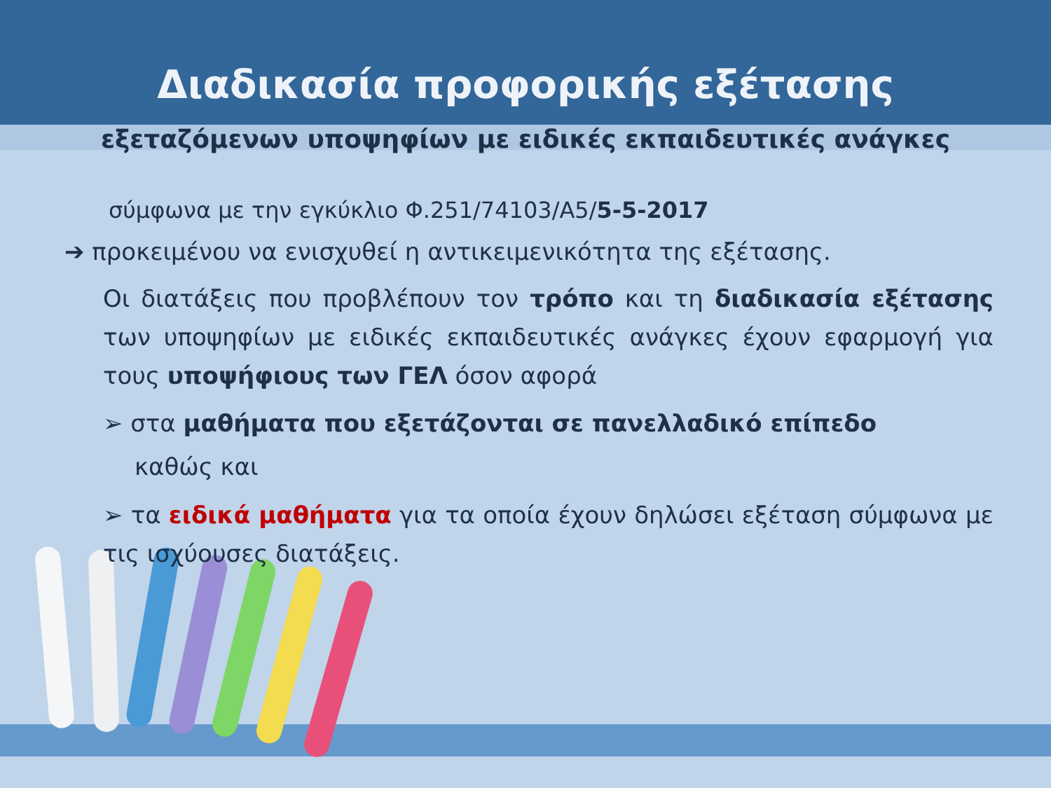Διαδικασία προφορικής εξέτασης
εξεταζόμενων υποψηφίων με ειδικές εκπαιδευτικές ανάγκες
σύμφωνα με την εγκύκλιο Φ.251/74103/Α5/5-5-2017
➔ προκειμένου να ενισχυθεί η αντικειμενικότητα της εξέτασης.
Οι διατάξεις που προβλέπουν τον τρόπο και τη διαδικασία εξέτασης των υποψηφίων με ειδικές εκπαιδευτικές ανάγκες έχουν εφαρμογή για τους υποψήφιους των ΓΕΛ όσον αφορά
➢ στα μαθήματα που εξετάζονται σε πανελλαδικό επίπεδο
καθώς και
➢ τα ειδικά μαθήματα για τα οποία έχουν δηλώσει εξέταση σύμφωνα με τις ισχύουσες διατάξεις.